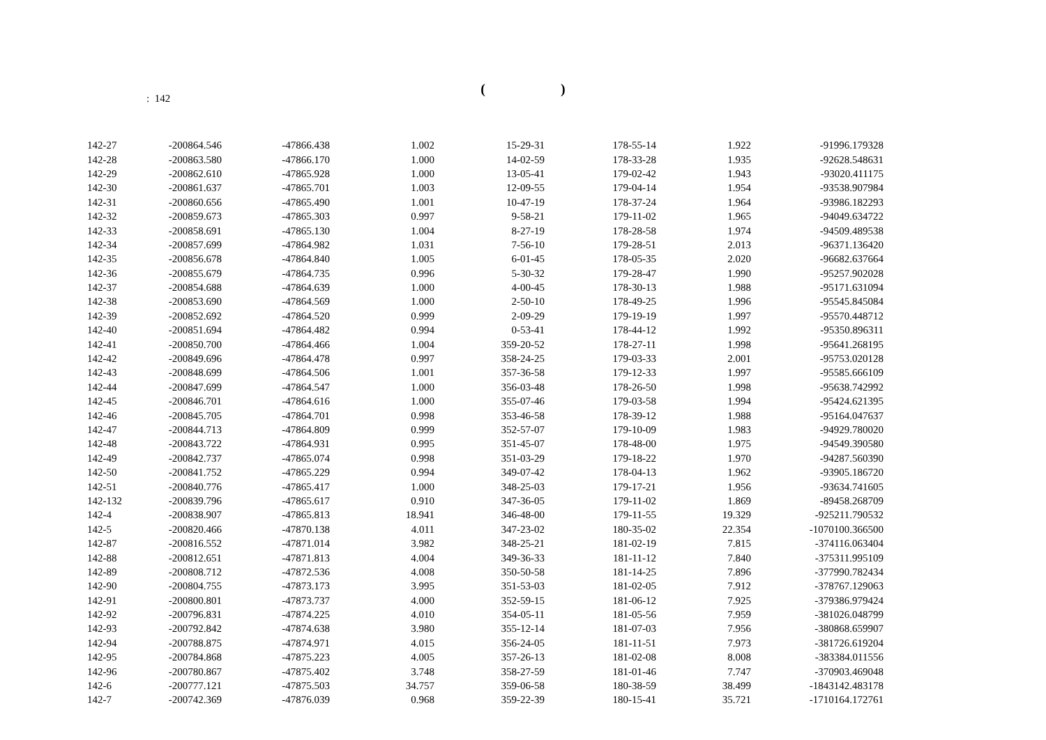( )
: 142
| 142-27 | -200864.546 | -47866.438 | 1.002 | 15-29-31 | 178-55-14 | 1.922 | -91996.179328 |
| 142-28 | -200863.580 | -47866.170 | 1.000 | 14-02-59 | 178-33-28 | 1.935 | -92628.548631 |
| 142-29 | -200862.610 | -47865.928 | 1.000 | 13-05-41 | 179-02-42 | 1.943 | -93020.411175 |
| 142-30 | -200861.637 | -47865.701 | 1.003 | 12-09-55 | 179-04-14 | 1.954 | -93538.907984 |
| 142-31 | -200860.656 | -47865.490 | 1.001 | 10-47-19 | 178-37-24 | 1.964 | -93986.182293 |
| 142-32 | -200859.673 | -47865.303 | 0.997 | 9-58-21 | 179-11-02 | 1.965 | -94049.634722 |
| 142-33 | -200858.691 | -47865.130 | 1.004 | 8-27-19 | 178-28-58 | 1.974 | -94509.489538 |
| 142-34 | -200857.699 | -47864.982 | 1.031 | 7-56-10 | 179-28-51 | 2.013 | -96371.136420 |
| 142-35 | -200856.678 | -47864.840 | 1.005 | 6-01-45 | 178-05-35 | 2.020 | -96682.637664 |
| 142-36 | -200855.679 | -47864.735 | 0.996 | 5-30-32 | 179-28-47 | 1.990 | -95257.902028 |
| 142-37 | -200854.688 | -47864.639 | 1.000 | 4-00-45 | 178-30-13 | 1.988 | -95171.631094 |
| 142-38 | -200853.690 | -47864.569 | 1.000 | 2-50-10 | 178-49-25 | 1.996 | -95545.845084 |
| 142-39 | -200852.692 | -47864.520 | 0.999 | 2-09-29 | 179-19-19 | 1.997 | -95570.448712 |
| 142-40 | -200851.694 | -47864.482 | 0.994 | 0-53-41 | 178-44-12 | 1.992 | -95350.896311 |
| 142-41 | -200850.700 | -47864.466 | 1.004 | 359-20-52 | 178-27-11 | 1.998 | -95641.268195 |
| 142-42 | -200849.696 | -47864.478 | 0.997 | 358-24-25 | 179-03-33 | 2.001 | -95753.020128 |
| 142-43 | -200848.699 | -47864.506 | 1.001 | 357-36-58 | 179-12-33 | 1.997 | -95585.666109 |
| 142-44 | -200847.699 | -47864.547 | 1.000 | 356-03-48 | 178-26-50 | 1.998 | -95638.742992 |
| 142-45 | -200846.701 | -47864.616 | 1.000 | 355-07-46 | 179-03-58 | 1.994 | -95424.621395 |
| 142-46 | -200845.705 | -47864.701 | 0.998 | 353-46-58 | 178-39-12 | 1.988 | -95164.047637 |
| 142-47 | -200844.713 | -47864.809 | 0.999 | 352-57-07 | 179-10-09 | 1.983 | -94929.780020 |
| 142-48 | -200843.722 | -47864.931 | 0.995 | 351-45-07 | 178-48-00 | 1.975 | -94549.390580 |
| 142-49 | -200842.737 | -47865.074 | 0.998 | 351-03-29 | 179-18-22 | 1.970 | -94287.560390 |
| 142-50 | -200841.752 | -47865.229 | 0.994 | 349-07-42 | 178-04-13 | 1.962 | -93905.186720 |
| 142-51 | -200840.776 | -47865.417 | 1.000 | 348-25-03 | 179-17-21 | 1.956 | -93634.741605 |
| 142-132 | -200839.796 | -47865.617 | 0.910 | 347-36-05 | 179-11-02 | 1.869 | -89458.268709 |
| 142-4 | -200838.907 | -47865.813 | 18.941 | 346-48-00 | 179-11-55 | 19.329 | -925211.790532 |
| 142-5 | -200820.466 | -47870.138 | 4.011 | 347-23-02 | 180-35-02 | 22.354 | -1070100.366500 |
| 142-87 | -200816.552 | -47871.014 | 3.982 | 348-25-21 | 181-02-19 | 7.815 | -374116.063404 |
| 142-88 | -200812.651 | -47871.813 | 4.004 | 349-36-33 | 181-11-12 | 7.840 | -375311.995109 |
| 142-89 | -200808.712 | -47872.536 | 4.008 | 350-50-58 | 181-14-25 | 7.896 | -377990.782434 |
| 142-90 | -200804.755 | -47873.173 | 3.995 | 351-53-03 | 181-02-05 | 7.912 | -378767.129063 |
| 142-91 | -200800.801 | -47873.737 | 4.000 | 352-59-15 | 181-06-12 | 7.925 | -379386.979424 |
| 142-92 | -200796.831 | -47874.225 | 4.010 | 354-05-11 | 181-05-56 | 7.959 | -381026.048799 |
| 142-93 | -200792.842 | -47874.638 | 3.980 | 355-12-14 | 181-07-03 | 7.956 | -380868.659907 |
| 142-94 | -200788.875 | -47874.971 | 4.015 | 356-24-05 | 181-11-51 | 7.973 | -381726.619204 |
| 142-95 | -200784.868 | -47875.223 | 4.005 | 357-26-13 | 181-02-08 | 8.008 | -383384.011556 |
| 142-96 | -200780.867 | -47875.402 | 3.748 | 358-27-59 | 181-01-46 | 7.747 | -370903.469048 |
| 142-6 | -200777.121 | -47875.503 | 34.757 | 359-06-58 | 180-38-59 | 38.499 | -1843142.483178 |
| 142-7 | -200742.369 | -47876.039 | 0.968 | 359-22-39 | 180-15-41 | 35.721 | -1710164.172761 |